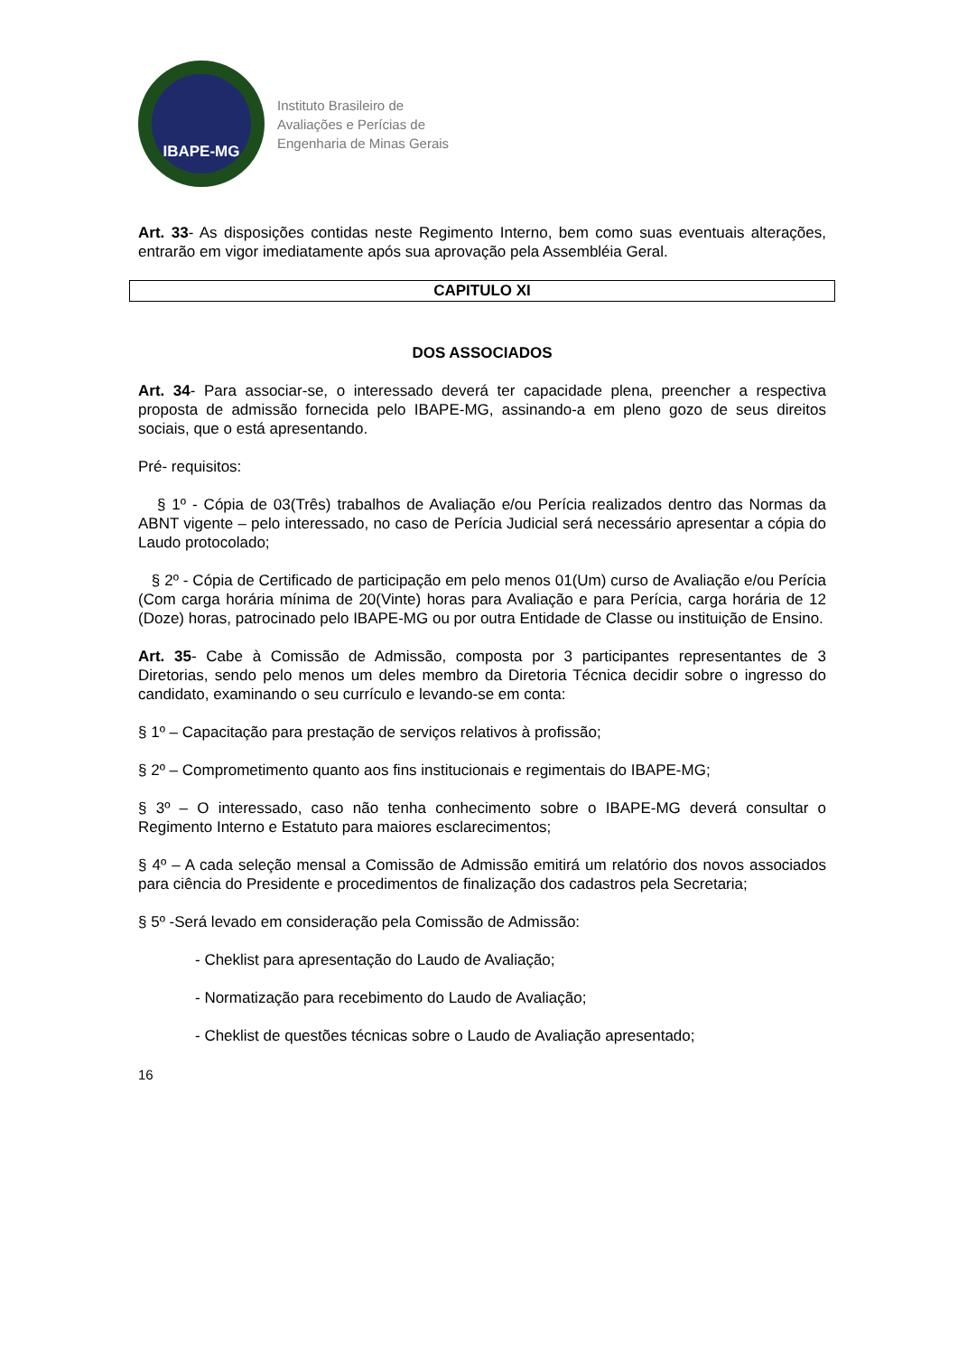IBAPE-MG
Instituto Brasileiro de
Avaliações e Perícias de
Engenharia de Minas Gerais
Art. 33- As disposições contidas neste Regimento Interno, bem como suas eventuais alterações, entrarão em vigor imediatamente após sua aprovação pela Assembléia Geral.
CAPITULO XI
DOS ASSOCIADOS
Art. 34- Para associar-se, o interessado deverá ter capacidade plena, preencher a respectiva proposta de admissão fornecida pelo IBAPE-MG, assinando-a em pleno gozo de seus direitos sociais, que o está apresentando.
Pré- requisitos:
§ 1º - Cópia de 03(Três) trabalhos de Avaliação e/ou Perícia realizados dentro das Normas da ABNT vigente – pelo interessado, no caso de Perícia Judicial será necessário apresentar a cópia do Laudo protocolado;
§ 2º - Cópia de Certificado de participação em pelo menos 01(Um) curso de Avaliação e/ou Perícia (Com carga horária mínima de 20(Vinte) horas para Avaliação e para Perícia, carga horária de 12 (Doze) horas, patrocinado pelo IBAPE-MG ou por outra Entidade de Classe ou instituição de Ensino.
Art. 35- Cabe à Comissão de Admissão, composta por 3 participantes representantes de 3 Diretorias, sendo pelo menos um deles membro da Diretoria Técnica decidir sobre o ingresso do candidato, examinando o seu currículo e levando-se em conta:
§ 1º – Capacitação para prestação de serviços relativos à profissão;
§ 2º – Comprometimento quanto aos fins institucionais e regimentais do IBAPE-MG;
§ 3º – O interessado, caso não tenha conhecimento sobre o IBAPE-MG deverá consultar o Regimento Interno e Estatuto para maiores esclarecimentos;
§ 4º – A cada seleção mensal a Comissão de Admissão emitirá um relatório dos novos associados para ciência do Presidente e procedimentos de finalização dos cadastros pela Secretaria;
§ 5º -Será levado em consideração pela Comissão de Admissão:
- Cheklist para apresentação do Laudo de Avaliação;
- Normatização para recebimento do Laudo de Avaliação;
- Cheklist de questões técnicas sobre o Laudo de Avaliação apresentado;
16